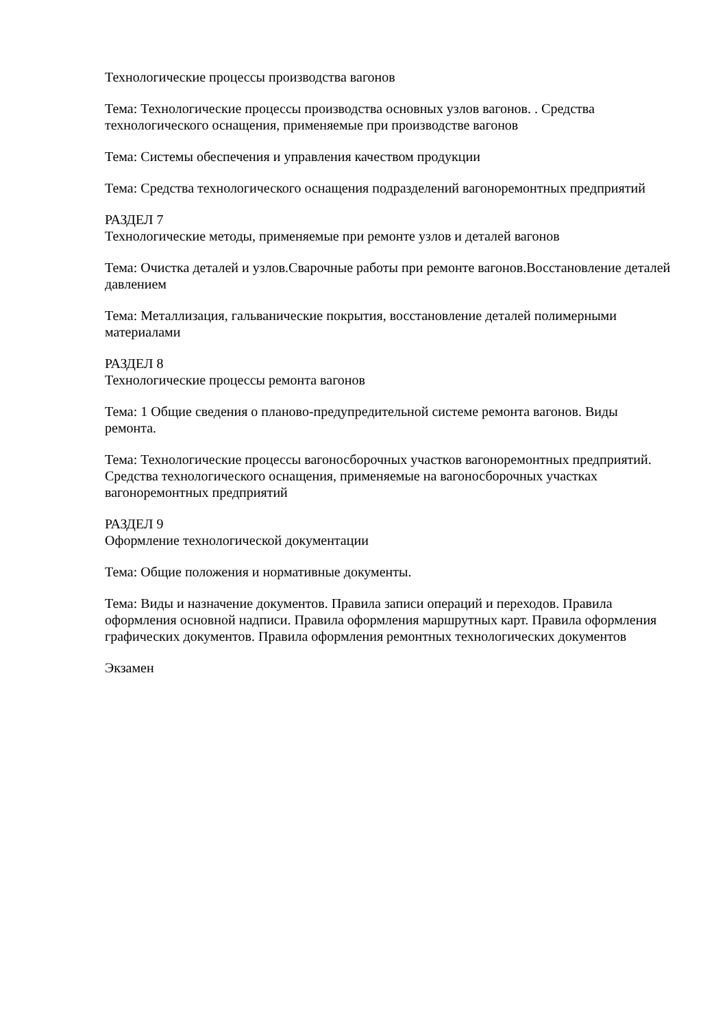Технологические процессы производства вагонов
Тема: Технологические процессы производства основных узлов вагонов. . Средства технологического оснащения, применяемые при производстве вагонов
Тема: Системы обеспечения и управления качеством продукции
Тема: Средства технологического оснащения подразделений вагоноремонтных предприятий
РАЗДЕЛ 7
Технологические методы, применяемые при ремонте узлов и деталей вагонов
Тема: Очистка деталей и узлов.Сварочные работы при ремонте вагонов.Восстановление деталей давлением
Тема: Металлизация, гальванические покрытия, восстановление деталей полимерными материалами
РАЗДЕЛ 8
Технологические процессы ремонта вагонов
Тема: 1 Общие сведения о планово-предупредительной системе ремонта вагонов. Виды ремонта.
Тема: Технологические процессы вагоносборочных участков вагоноремонтных предприятий. Средства технологического оснащения, применяемые на вагоносборочных участках вагоноремонтных предприятий
РАЗДЕЛ 9
Оформление технологической документации
Тема: Общие положения и нормативные документы.
Тема: Виды и назначение документов. Правила записи операций и переходов. Правила оформления основной надписи. Правила оформления маршрутных карт. Правила оформления графических документов. Правила оформления ремонтных технологических документов
Экзамен